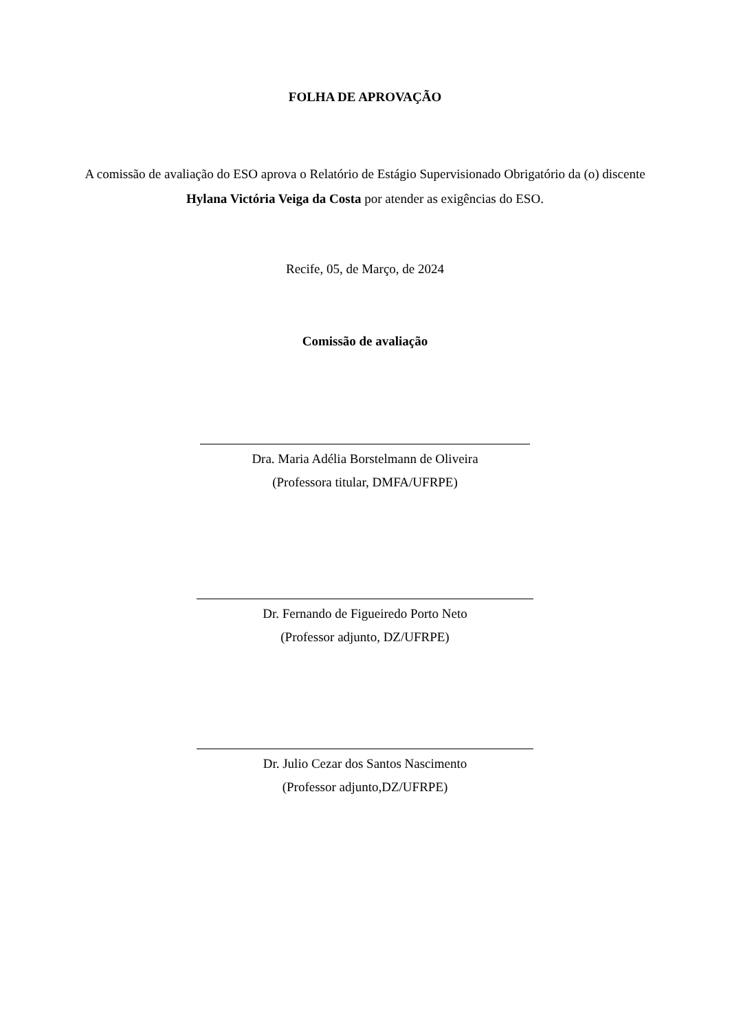FOLHA DE APROVAÇÃO
A comissão de avaliação do ESO aprova o Relatório de Estágio Supervisionado Obrigatório da (o) discente Hylana Victória Veiga da Costa por atender as exigências do ESO.
Recife, 05, de Março, de 2024
Comissão de avaliação
Dra. Maria Adélia Borstelmann de Oliveira
(Professora titular, DMFA/UFRPE)
Dr. Fernando de Figueiredo Porto Neto
(Professor adjunto, DZ/UFRPE)
Dr. Julio Cezar dos Santos Nascimento
(Professor adjunto,DZ/UFRPE)